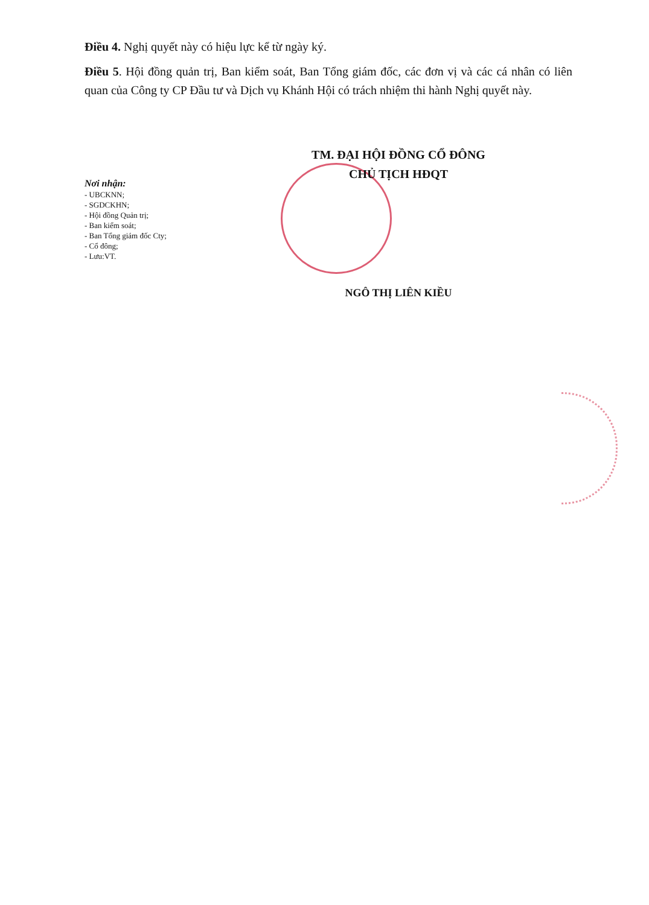Điều 4. Nghị quyết này có hiệu lực kể từ ngày ký.
Điều 5. Hội đồng quản trị, Ban kiểm soát, Ban Tổng giám đốc, các đơn vị và các cá nhân có liên quan của Công ty CP Đầu tư và Dịch vụ Khánh Hội có trách nhiệm thi hành Nghị quyết này.
Nơi nhận:
- UBCKNN;
- SGDCKHN;
- Hội đồng Quản trị;
- Ban kiểm soát;
- Ban Tổng giám đốc Cty;
- Cổ đông;
- Lưu:VT.
TM. ĐẠI HỘI ĐỒNG CỔ ĐÔNG
CHỦ TỊCH HĐQT
NGÔ THỊ LIÊN KIỀU